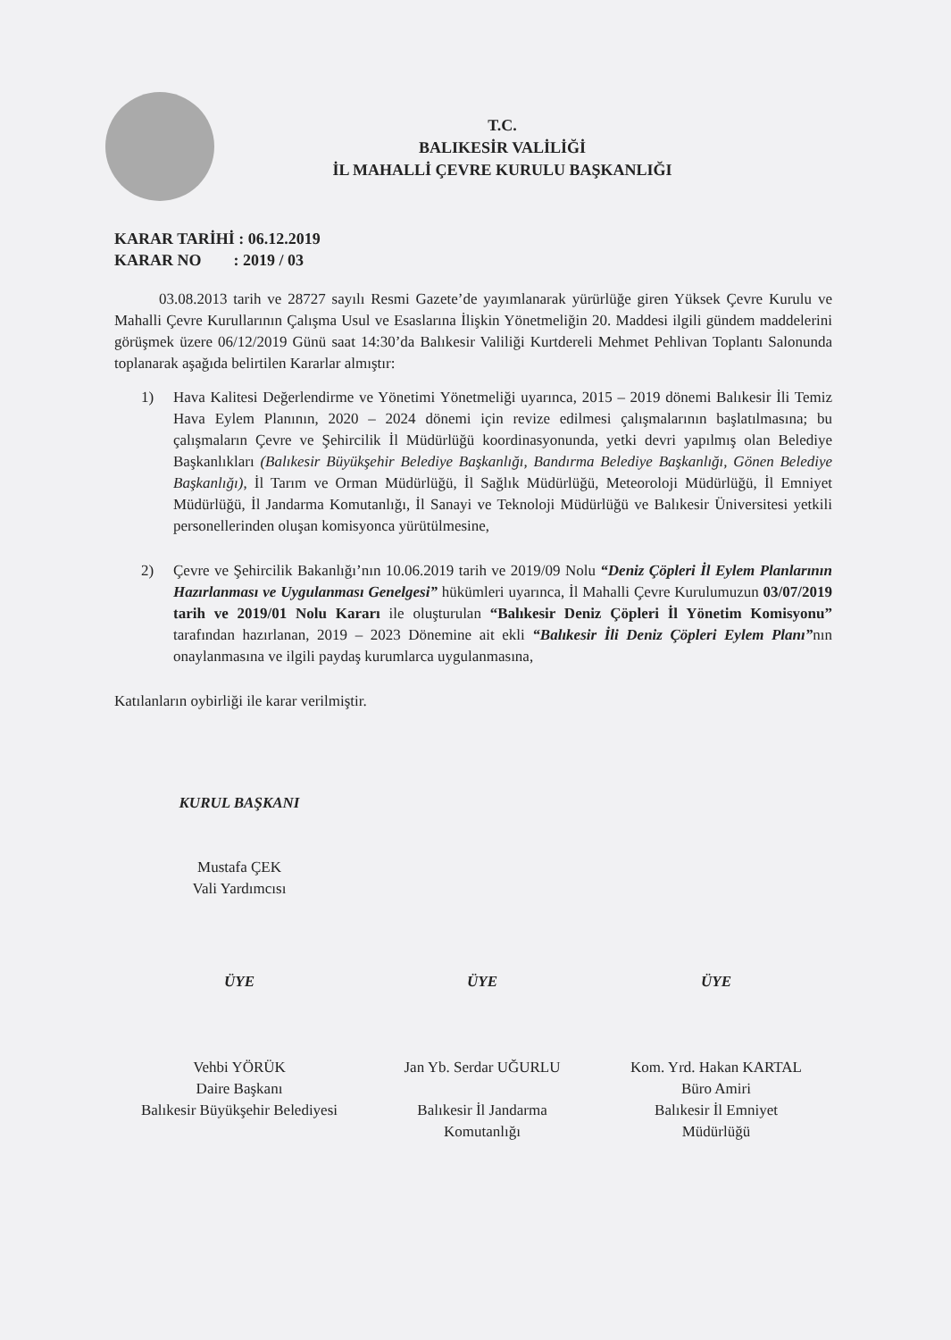T.C.
BALIKESİR VALİLİĞİ
İL MAHALLİ ÇEVRE KURULU BAŞKANLIĞI
KARAR TARİHİ : 06.12.2019
KARAR NO : 2019 / 03
03.08.2013 tarih ve 28727 sayılı Resmi Gazete’de yayımlanarak yürürlüğe giren Yüksek Çevre Kurulu ve Mahalli Çevre Kurullarının Çalışma Usul ve Esaslarına İlişkin Yönetmeliğin 20. Maddesi ilgili gündem maddelerini görüşmek üzere 06/12/2019 Günü saat 14:30’da Balıkesir Valiliği Kurtdereli Mehmet Pehlivan Toplantı Salonunda toplanarak aşağıda belirtilen Kararlar almıştır:
1) Hava Kalitesi Değerlendirme ve Yönetimi Yönetmeliği uyarınca, 2015 – 2019 dönemi Balıkesir İli Temiz Hava Eylem Planının, 2020 – 2024 dönemi için revize edilmesi çalışmalarının başlatılmasına; bu çalışmaların Çevre ve Şehircilik İl Müdürlüğü koordinasyonunda, yetki devri yapılmış olan Belediye Başkanlıkları (Balıkesir Büyükşehir Belediye Başkanlığı, Bandırma Belediye Başkanlığı, Gönen Belediye Başkanlığı), İl Tarım ve Orman Müdürlüğü, İl Sağlık Müdürlüğü, Meteoroloji Müdürlüğü, İl Emniyet Müdürlüğü, İl Jandarma Komutanlığı, İl Sanayi ve Teknoloji Müdürlüğü ve Balıkesir Üniversitesi yetkili personellerinden oluşan komisyonca yürütülmesine,
2) Çevre ve Şehircilik Bakanlığı’nın 10.06.2019 tarih ve 2019/09 Nolu “Deniz Çöpleri İl Eylem Planlarının Hazırlanması ve Uygulanması Genelgesi” hükümleri uyarınca, İl Mahalli Çevre Kurulumuzun 03/07/2019 tarih ve 2019/01 Nolu Kararı ile oluşturulan “Balıkesir Deniz Çöpleri İl Yönetim Komisyonu” tarafından hazırlanan, 2019 – 2023 Dönemine ait ekli “Balıkesir İli Deniz Çöpleri Eylem Planı”nın onaylanmasına ve ilgili paydaş kurumlarca uygulanmasına,
Katılanların oybirliği ile karar verilmiştir.
KURUL BAŞKANI
Mustafa ÇEK
Vali Yardımcısı
ÜYE
Vehbi YÖRÜK
Daire Başkanı
Balıkesir Büyükşehir Belediyesi
ÜYE
Jan Yb. Serdar UĞURLU
Balıkesir İl Jandarma
Komutanlığı
ÜYE
Kom. Yrd. Hakan KARTAL
Büro Amiri
Balıkesir İl Emniyet
Müdürlüğü